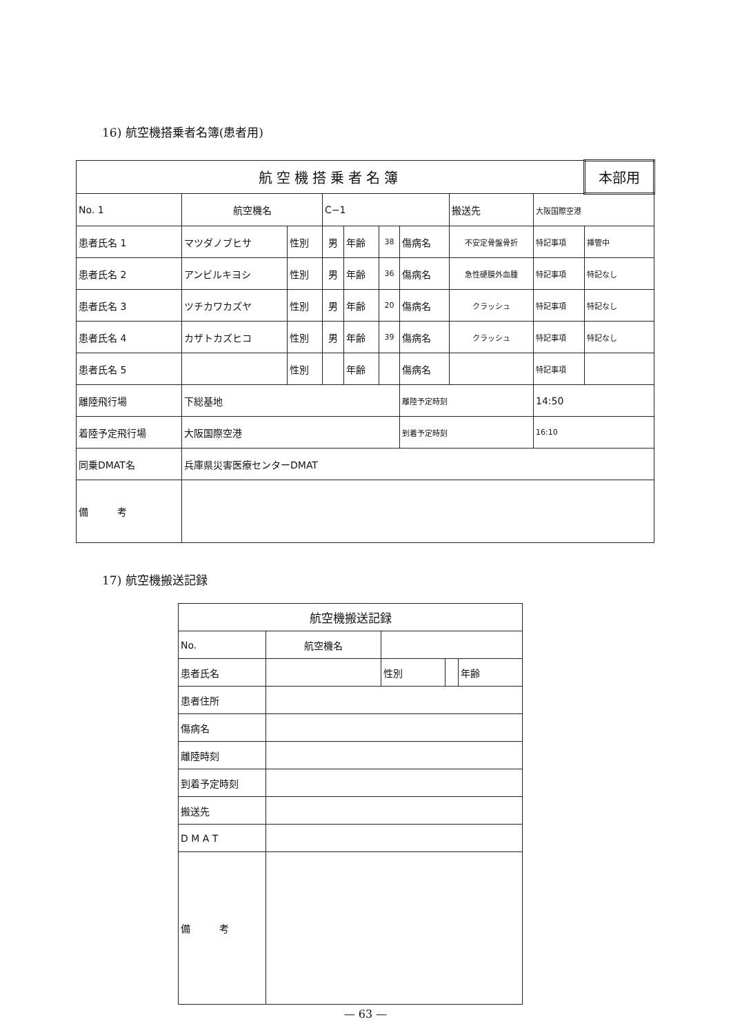16) 航空機搭乗者名簿(患者用)
| 航空機搭乗者名簿 | | | | | | | | | | 本部用 |
| No. 1 | 航空機名 | | C−1 | | | | 搬送先 | 大阪国際空港 | | |
| 患者氏名 1 | マツダノブヒサ | 性別 | 男 | 年齢 | 38 | 傷病名 | 不安定骨盤骨折 | | 特記事項 | 挿管中 |
| 患者氏名 2 | アンビルキヨシ | 性別 | 男 | 年齢 | 36 | 傷病名 | 急性硬膜外血腫 | | 特記事項 | 特記なし |
| 患者氏名 3 | ツチカワカズヤ | 性別 | 男 | 年齢 | 20 | 傷病名 | クラッシュ | | 特記事項 | 特記なし |
| 患者氏名 4 | カザトカズヒコ | 性別 | 男 | 年齢 | 39 | 傷病名 | クラッシュ | | 特記事項 | 特記なし |
| 患者氏名 5 | | 性別 | | 年齢 | | 傷病名 | | | 特記事項 | |
| 離陸飛行場 | 下総基地 | | | | | 離陸予定時刻 | | 14:50 | | |
| 着陸予定飛行場 | 大阪国際空港 | | | | | 到着予定時刻 | | 16:10 | | |
| 同乗DMAT名 | 兵庫県災害医療センターDMAT | | | | | | | | | |
| 備 考 | | | | | | | | | | |
17) 航空機搬送記録
| 航空機搬送記録 | | | | | |
| No. | 航空機名 | | | | |
| 患者氏名 | | | 性別 | | 年齢 |
| 患者住所 | | | | | |
| 傷病名 | | | | | |
| 離陸時刻 | | | | | |
| 到着予定時刻 | | | | | |
| 搬送先 | | | | | |
| D M A T | | | | | |
| 備 考 | | | | | |
— 63 —